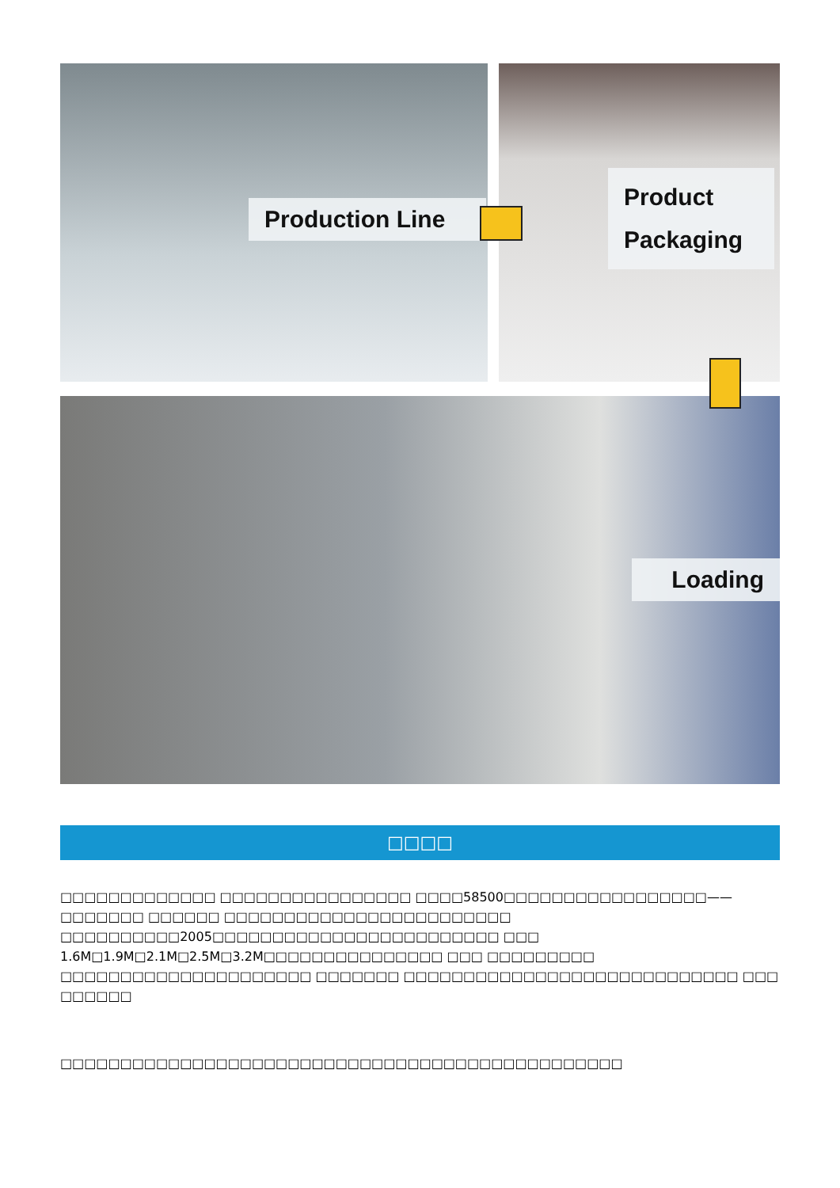Production Line
Product Packaging
Loading
□□□□
□□□□□□□□□□□□□ □□□□□□□□□□□□□□□□ □□□□58500□□□□□□□□□□□□□□□□□——□□□□□□□ □□□□□□ □□□□□□□□□□□□□□□□□□□□□□□□ □□□□□□□□□□2005□□□□□□□□□□□□□□□□□□□□□□□□ □□□ 1.6M□1.9M□2.1M□2.5M□3.2M□□□□□□□□□□□□□□□ □□□ □□□□□□□□□ □□□□□□□□□□□□□□□□□□□□□ □□□□□□□ □□□□□□□□□□□□□□□□□□□□□□□□□□□□ □□□ □□□□□□
□□□□□□□□□□□□□□□□□□□□□□□□□□□□□□□□□□□□□□□□□□□□□□□